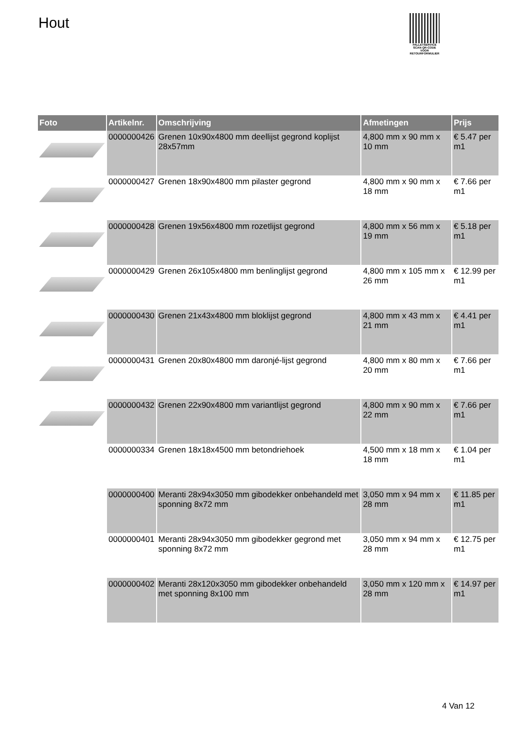Hout
PALLETSERVICE
SCAN QR-CODE VOOR RETOURFORMULIER
| Foto | Artikelnr. | Omschrijving | Afmetingen | Prijs |
| --- | --- | --- | --- | --- |
| | 0000000426 | Grenen 10x90x4800 mm deellijst gegrond koplijst 28x57mm | 4,800 mm x 90 mm x 10 mm | € 5.47 per m1 |
| | 0000000427 | Grenen 18x90x4800 mm pilaster gegrond | 4,800 mm x 90 mm x 18 mm | € 7.66 per m1 |
| | 0000000428 | Grenen 19x56x4800 mm rozetlijst gegrond | 4,800 mm x 56 mm x 19 mm | € 5.18 per m1 |
| | 0000000429 | Grenen 26x105x4800 mm benlinglijst gegrond | 4,800 mm x 105 mm x 26 mm | € 12.99 per m1 |
| | 0000000430 | Grenen 21x43x4800 mm bloklijst gegrond | 4,800 mm x 43 mm x 21 mm | € 4.41 per m1 |
| | 0000000431 | Grenen 20x80x4800 mm daronjé-lijst gegrond | 4,800 mm x 80 mm x 20 mm | € 7.66 per m1 |
| | 0000000432 | Grenen 22x90x4800 mm variantlijst gegrond | 4,800 mm x 90 mm x 22 mm | € 7.66 per m1 |
| | 0000000334 | Grenen 18x18x4500 mm betondriehoek | 4,500 mm x 18 mm x 18 mm | € 1.04 per m1 |
| | 0000000400 | Meranti 28x94x3050 mm gibodekker onbehandeld met sponning 8x72 mm | 3,050 mm x 94 mm x 28 mm | € 11.85 per m1 |
| | 0000000401 | Meranti 28x94x3050 mm gibodekker gegrond met sponning 8x72 mm | 3,050 mm x 94 mm x 28 mm | € 12.75 per m1 |
| | 0000000402 | Meranti 28x120x3050 mm gibodekker onbehandeld met sponning 8x100 mm | 3,050 mm x 120 mm x 28 mm | € 14.97 per m1 |
4 Van 12